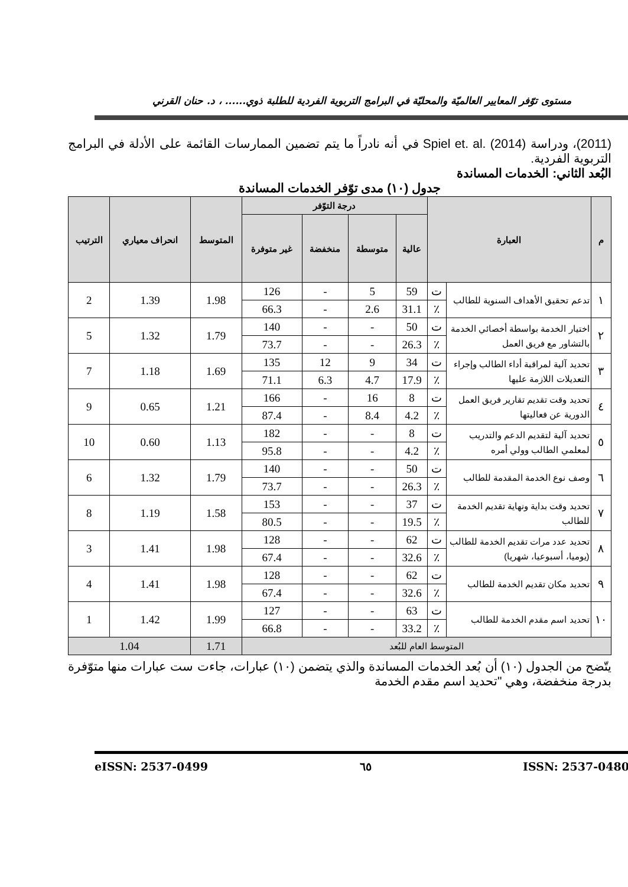مستوى توّفر المعايير العالميّة والمحليّة في البرامج التربوية الفردية للطلبة ذوي...... ، د. حنان القرني
(2011)، ودراسة Spiel et. al. (2014) في أنه نادراً ما يتم تضمين الممارسات القائمة على الأدلة في البرامج التربوية الفردية.
البُعد الثاني: الخدمات المساندة
جدول (١٠) مدى توّفر الخدمات المساندة
| م | العبارة | | درجة التوّفر | | | | المتوسط | انحراف معياري | الترتيب |
| --- | --- | --- | --- | --- | --- | --- | --- | --- | --- |
| | | | عالية | متوسطة | منخفضة | غير متوفرة | | | |
| ١ | تدعم تحقيق الأهداف السنوية للطالب | ت | 59 | 5 | - | 126 | 1.98 | 1.39 | 2 |
| | | ٪ | 31.1 | 2.6 | - | 66.3 | | | |
| ٢ | اختيار الخدمة بواسطة أخصائي الخدمة بالتشاور مع فريق العمل | ت | 50 | - | - | 140 | 1.79 | 1.32 | 5 |
| | | ٪ | 26.3 | - | - | 73.7 | | | |
| ٣ | تحديد آلية لمراقبة أداء الطالب وإجراء التعديلات اللازمة عليها | ت | 34 | 9 | 12 | 135 | 1.69 | 1.18 | 7 |
| | | ٪ | 17.9 | 4.7 | 6.3 | 71.1 | | | |
| ٤ | تحديد وقت تقديم تقارير فريق العمل الدورية عن فعاليتها | ت | 8 | 16 | - | 166 | 1.21 | 0.65 | 9 |
| | | ٪ | 4.2 | 8.4 | - | 87.4 | | | |
| ٥ | تحديد آلية لتقديم الدعم والتدريب لمعلمي الطالب وولي أمره | ت | 8 | - | - | 182 | 1.13 | 0.60 | 10 |
| | | ٪ | 4.2 | - | - | 95.8 | | | |
| ٦ | وصف نوع الخدمة المقدمة للطالب | ت | 50 | - | - | 140 | 1.79 | 1.32 | 6 |
| | | ٪ | 26.3 | - | - | 73.7 | | | |
| ٧ | تحديد وقت بداية ونهاية تقديم الخدمة للطالب | ت | 37 | - | - | 153 | 1.58 | 1.19 | 8 |
| | | ٪ | 19.5 | - | - | 80.5 | | | |
| ٨ | تحديد عدد مرات تقديم الخدمة للطالب (يوميا، أسبوعيا، شهريا) | ت | 62 | - | - | 128 | 1.98 | 1.41 | 3 |
| | | ٪ | 32.6 | - | - | 67.4 | | | |
| ٩ | تحديد مكان تقديم الخدمة للطالب | ت | 62 | - | - | 128 | 1.98 | 1.41 | 4 |
| | | ٪ | 32.6 | - | - | 67.4 | | | |
| ١٠ | تحديد اسم مقدم الخدمة للطالب | ت | 63 | - | - | 127 | 1.99 | 1.42 | 1 |
| | | ٪ | 33.2 | - | - | 66.8 | | | |
| المتوسط العام للبُعد | | | | | | | 1.71 | 1.04 | |
يتّضح من الجدول (١٠) أن بُعد الخدمات المساندة والذي يتضمن (١٠) عبارات، جاءت ست عبارات منها متوّفرة بدرجة منخفضة، وهي "تحديد اسم مقدم الخدمة
eISSN: 2537-0499 ٦٥ ISSN: 2537-0480